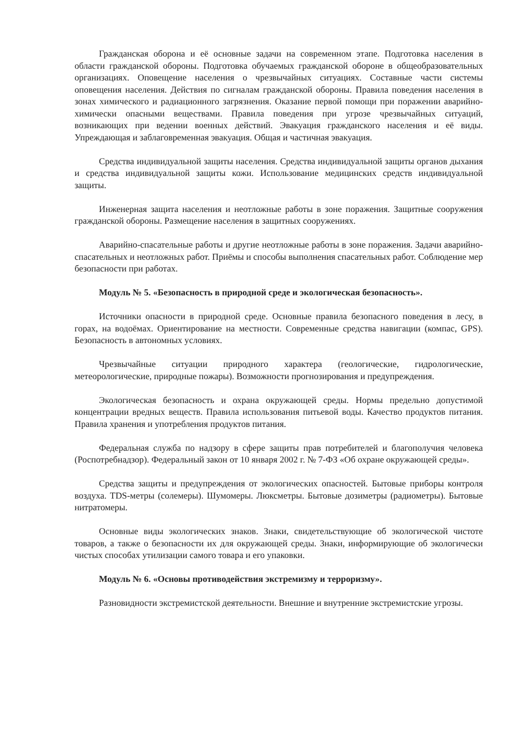Гражданская оборона и её основные задачи на современном этапе. Подготовка населения в области гражданской обороны. Подготовка обучаемых гражданской обороне в общеобразовательных организациях. Оповещение населения о чрезвычайных ситуациях. Составные части системы оповещения населения. Действия по сигналам гражданской обороны. Правила поведения населения в зонах химического и радиационного загрязнения. Оказание первой помощи при поражении аварийно-химически опасными веществами. Правила поведения при угрозе чрезвычайных ситуаций, возникающих при ведении военных действий. Эвакуация гражданского населения и её виды. Упреждающая и заблаговременная эвакуация. Общая и частичная эвакуация.
Средства индивидуальной защиты населения. Средства индивидуальной защиты органов дыхания и средства индивидуальной защиты кожи. Использование медицинских средств индивидуальной защиты.
Инженерная защита населения и неотложные работы в зоне поражения. Защитные сооружения гражданской обороны. Размещение населения в защитных сооружениях.
Аварийно-спасательные работы и другие неотложные работы в зоне поражения. Задачи аварийно-спасательных и неотложных работ. Приёмы и способы выполнения спасательных работ. Соблюдение мер безопасности при работах.
Модуль № 5. «Безопасность в природной среде и экологическая безопасность».
Источники опасности в природной среде. Основные правила безопасного поведения в лесу, в горах, на водоёмах. Ориентирование на местности. Современные средства навигации (компас, GPS). Безопасность в автономных условиях.
Чрезвычайные ситуации природного характера (геологические, гидрологические, метеорологические, природные пожары). Возможности прогнозирования и предупреждения.
Экологическая безопасность и охрана окружающей среды. Нормы предельно допустимой концентрации вредных веществ. Правила использования питьевой воды. Качество продуктов питания. Правила хранения и употребления продуктов питания.
Федеральная служба по надзору в сфере защиты прав потребителей и благополучия человека (Роспотребнадзор). Федеральный закон от 10 января 2002 г. № 7-ФЗ «Об охране окружающей среды».
Средства защиты и предупреждения от экологических опасностей. Бытовые приборы контроля воздуха. TDS-метры (солемеры). Шумомеры. Люксметры. Бытовые дозиметры (радиометры). Бытовые нитратомеры.
Основные виды экологических знаков. Знаки, свидетельствующие об экологической чистоте товаров, а также о безопасности их для окружающей среды. Знаки, информирующие об экологически чистых способах утилизации самого товара и его упаковки.
Модуль № 6. «Основы противодействия экстремизму и терроризму».
Разновидности экстремистской деятельности. Внешние и внутренние экстремистские угрозы.